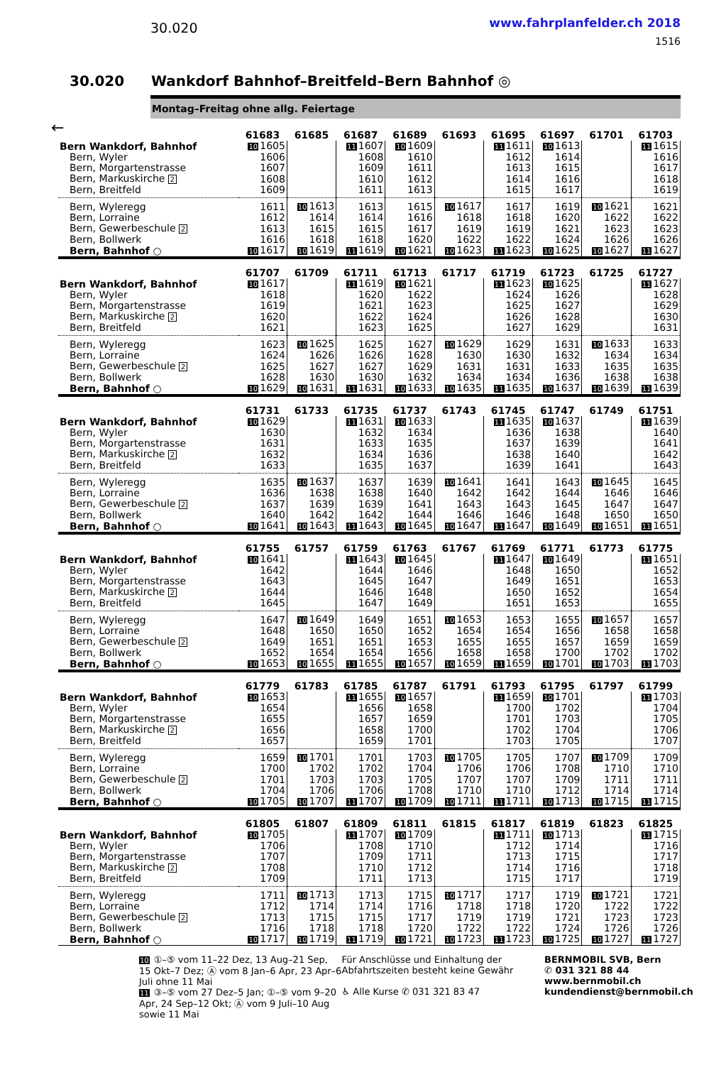30.020
www.fahrplanfelder.ch 2018
1516
30.020 Wankdorf Bahnhof–Breitfeld–Bern Bahnhof ◎
Montag–Freitag ohne allg. Feiertage
←
| | 61683 | 61685 | 61687 | 61689 | 61693 | 61695 | 61697 | 61701 | 61703 |
| --- | --- | --- | --- | --- | --- | --- | --- | --- | --- |
| Bern Wankdorf, Bahnhof | 10 1605 | | 11 1607 | 10 1609 | | 11 1611 | 10 1613 | | 11 1615 |
| Bern, Wyler | 1606 | | 1608 | 1610 | | 1612 | 1614 | | 1616 |
| Bern, Morgartenstrasse | 1607 | | 1609 | 1611 | | 1613 | 1615 | | 1617 |
| Bern, Markuskirche 2 | 1608 | | 1610 | 1612 | | 1614 | 1616 | | 1618 |
| Bern, Breitfeld | 1609 | | 1611 | 1613 | | 1615 | 1617 | | 1619 |
| Bern, Wyleregg | 1611 | 10 1613 | 1613 | 1615 | 10 1617 | 1617 | 1619 | 10 1621 | 1621 |
| Bern, Lorraine | 1612 | 1614 | 1614 | 1616 | 1618 | 1618 | 1620 | 1622 | 1622 |
| Bern, Gewerbeschule 2 | 1613 | 1615 | 1615 | 1617 | 1619 | 1619 | 1621 | 1623 | 1623 |
| Bern, Bollwerk | 1616 | 1618 | 1618 | 1620 | 1622 | 1622 | 1624 | 1626 | 1626 |
| Bern, Bahnhof ○ | 10 1617 | 10 1619 | 11 1619 | 10 1621 | 10 1623 | 11 1623 | 10 1625 | 10 1627 | 11 1627 |
| | 61707 | 61709 | 61711 | 61713 | 61717 | 61719 | 61723 | 61725 | 61727 |
| --- | --- | --- | --- | --- | --- | --- | --- | --- | --- |
| Bern Wankdorf, Bahnhof | 10 1617 | | 11 1619 | 10 1621 | | 11 1623 | 10 1625 | | 11 1627 |
| Bern, Wyler | 1618 | | 1620 | 1622 | | 1624 | 1626 | | 1628 |
| Bern, Morgartenstrasse | 1619 | | 1621 | 1623 | | 1625 | 1627 | | 1629 |
| Bern, Markuskirche 2 | 1620 | | 1622 | 1624 | | 1626 | 1628 | | 1630 |
| Bern, Breitfeld | 1621 | | 1623 | 1625 | | 1627 | 1629 | | 1631 |
| Bern, Wyleregg | 1623 | 10 1625 | 1625 | 1627 | 10 1629 | 1629 | 1631 | 10 1633 | 1633 |
| Bern, Lorraine | 1624 | 1626 | 1626 | 1628 | 1630 | 1630 | 1632 | 1634 | 1634 |
| Bern, Gewerbeschule 2 | 1625 | 1627 | 1627 | 1629 | 1631 | 1631 | 1633 | 1635 | 1635 |
| Bern, Bollwerk | 1628 | 1630 | 1630 | 1632 | 1634 | 1634 | 1636 | 1638 | 1638 |
| Bern, Bahnhof ○ | 10 1629 | 10 1631 | 11 1631 | 10 1633 | 10 1635 | 11 1635 | 10 1637 | 10 1639 | 11 1639 |
| | 61731 | 61733 | 61735 | 61737 | 61743 | 61745 | 61747 | 61749 | 61751 |
| --- | --- | --- | --- | --- | --- | --- | --- | --- | --- |
| Bern Wankdorf, Bahnhof | 10 1629 | | 11 1631 | 10 1633 | | 11 1635 | 10 1637 | | 11 1639 |
| Bern, Wyler | 1630 | | 1632 | 1634 | | 1636 | 1638 | | 1640 |
| Bern, Morgartenstrasse | 1631 | | 1633 | 1635 | | 1637 | 1639 | | 1641 |
| Bern, Markuskirche 2 | 1632 | | 1634 | 1636 | | 1638 | 1640 | | 1642 |
| Bern, Breitfeld | 1633 | | 1635 | 1637 | | 1639 | 1641 | | 1643 |
| Bern, Wyleregg | 1635 | 10 1637 | 1637 | 1639 | 10 1641 | 1641 | 1643 | 10 1645 | 1645 |
| Bern, Lorraine | 1636 | 1638 | 1638 | 1640 | 1642 | 1642 | 1644 | 1646 | 1646 |
| Bern, Gewerbeschule 2 | 1637 | 1639 | 1639 | 1641 | 1643 | 1643 | 1645 | 1647 | 1647 |
| Bern, Bollwerk | 1640 | 1642 | 1642 | 1644 | 1646 | 1646 | 1648 | 1650 | 1650 |
| Bern, Bahnhof ○ | 10 1641 | 10 1643 | 11 1643 | 10 1645 | 10 1647 | 11 1647 | 10 1649 | 10 1651 | 11 1651 |
| | 61755 | 61757 | 61759 | 61763 | 61767 | 61769 | 61771 | 61773 | 61775 |
| --- | --- | --- | --- | --- | --- | --- | --- | --- | --- |
| Bern Wankdorf, Bahnhof | 10 1641 | | 11 1643 | 10 1645 | | 11 1647 | 10 1649 | | 11 1651 |
| Bern, Wyler | 1642 | | 1644 | 1646 | | 1648 | 1650 | | 1652 |
| Bern, Morgartenstrasse | 1643 | | 1645 | 1647 | | 1649 | 1651 | | 1653 |
| Bern, Markuskirche 2 | 1644 | | 1646 | 1648 | | 1650 | 1652 | | 1654 |
| Bern, Breitfeld | 1645 | | 1647 | 1649 | | 1651 | 1653 | | 1655 |
| Bern, Wyleregg | 1647 | 10 1649 | 1649 | 1651 | 10 1653 | 1653 | 1655 | 10 1657 | 1657 |
| Bern, Lorraine | 1648 | 1650 | 1650 | 1652 | 1654 | 1654 | 1656 | 1658 | 1658 |
| Bern, Gewerbeschule 2 | 1649 | 1651 | 1651 | 1653 | 1655 | 1655 | 1657 | 1659 | 1659 |
| Bern, Bollwerk | 1652 | 1654 | 1654 | 1656 | 1658 | 1658 | 1700 | 1702 | 1702 |
| Bern, Bahnhof ○ | 10 1653 | 10 1655 | 11 1655 | 10 1657 | 10 1659 | 11 1659 | 10 1701 | 10 1703 | 11 1703 |
| | 61779 | 61783 | 61785 | 61787 | 61791 | 61793 | 61795 | 61797 | 61799 |
| --- | --- | --- | --- | --- | --- | --- | --- | --- | --- |
| Bern Wankdorf, Bahnhof | 10 1653 | | 11 1655 | 10 1657 | | 11 1659 | 10 1701 | | 11 1703 |
| Bern, Wyler | 1654 | | 1656 | 1658 | | 1700 | 1702 | | 1704 |
| Bern, Morgartenstrasse | 1655 | | 1657 | 1659 | | 1701 | 1703 | | 1705 |
| Bern, Markuskirche 2 | 1656 | | 1658 | 1700 | | 1702 | 1704 | | 1706 |
| Bern, Breitfeld | 1657 | | 1659 | 1701 | | 1703 | 1705 | | 1707 |
| Bern, Wyleregg | 1659 | 10 1701 | 1701 | 1703 | 10 1705 | 1705 | 1707 | 10 1709 | 1709 |
| Bern, Lorraine | 1700 | 1702 | 1702 | 1704 | 1706 | 1706 | 1708 | 1710 | 1710 |
| Bern, Gewerbeschule 2 | 1701 | 1703 | 1703 | 1705 | 1707 | 1707 | 1709 | 1711 | 1711 |
| Bern, Bollwerk | 1704 | 1706 | 1706 | 1708 | 1710 | 1710 | 1712 | 1714 | 1714 |
| Bern, Bahnhof ○ | 10 1705 | 10 1707 | 11 1707 | 10 1709 | 10 1711 | 11 1711 | 10 1713 | 10 1715 | 11 1715 |
| | 61805 | 61807 | 61809 | 61811 | 61815 | 61817 | 61819 | 61823 | 61825 |
| --- | --- | --- | --- | --- | --- | --- | --- | --- | --- |
| Bern Wankdorf, Bahnhof | 10 1705 | | 11 1707 | 10 1709 | | 11 1711 | 10 1713 | | 11 1715 |
| Bern, Wyler | 1706 | | 1708 | 1710 | | 1712 | 1714 | | 1716 |
| Bern, Morgartenstrasse | 1707 | | 1709 | 1711 | | 1713 | 1715 | | 1717 |
| Bern, Markuskirche 2 | 1708 | | 1710 | 1712 | | 1714 | 1716 | | 1718 |
| Bern, Breitfeld | 1709 | | 1711 | 1713 | | 1715 | 1717 | | 1719 |
| Bern, Wyleregg | 1711 | 10 1713 | 1713 | 1715 | 10 1717 | 1717 | 1719 | 10 1721 | 1721 |
| Bern, Lorraine | 1712 | 1714 | 1714 | 1716 | 1718 | 1718 | 1720 | 1722 | 1722 |
| Bern, Gewerbeschule 2 | 1713 | 1715 | 1715 | 1717 | 1719 | 1719 | 1721 | 1723 | 1723 |
| Bern, Bollwerk | 1716 | 1718 | 1718 | 1720 | 1722 | 1722 | 1724 | 1726 | 1726 |
| Bern, Bahnhof ○ | 10 1717 | 10 1719 | 11 1719 | 10 1721 | 10 1723 | 11 1723 | 10 1725 | 10 1727 | 11 1727 |
10 ①–⑤ vom 11–22 Dez, 13 Aug–21 Sep, 15 Okt–7 Dez; Ⓐ vom 8 Jan–6 Apr, 23 Apr–6 Juli ohne 11 Mai
11 ③–⑤ vom 27 Dez–5 Jan; ①–⑤ vom 9–20 Apr, 24 Sep–12 Okt; Ⓐ vom 9 Juli–10 Aug sowie 11 Mai
Für Anschlüsse und Einhaltung der Abfahrtszeiten besteht keine Gewähr
♿ Alle Kurse ✆ 031 321 83 47
BERNMOBIL SVB, Bern
✆ 031 321 88 44
www.bernmobil.ch
kundendienst@bernmobil.ch